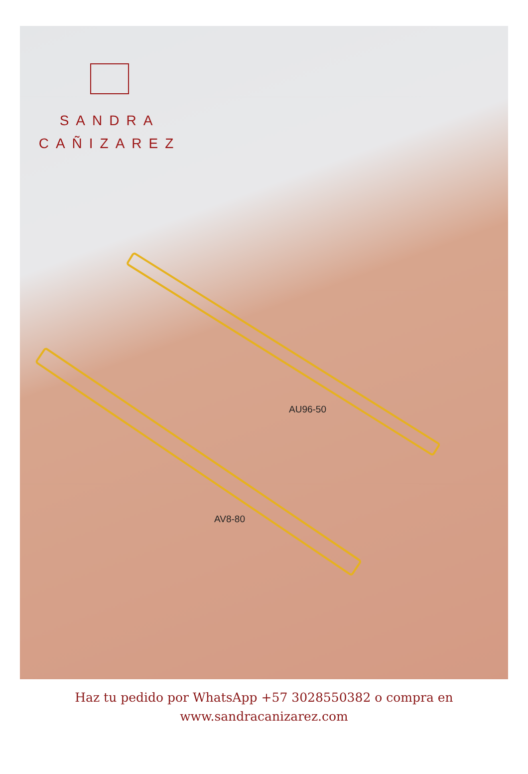SANDRA
CAÑIZAREZ
AU96-50
AV8-80
Haz tu pedido por WhatsApp +57 3028550382 o compra en
www.sandracanizarez.com